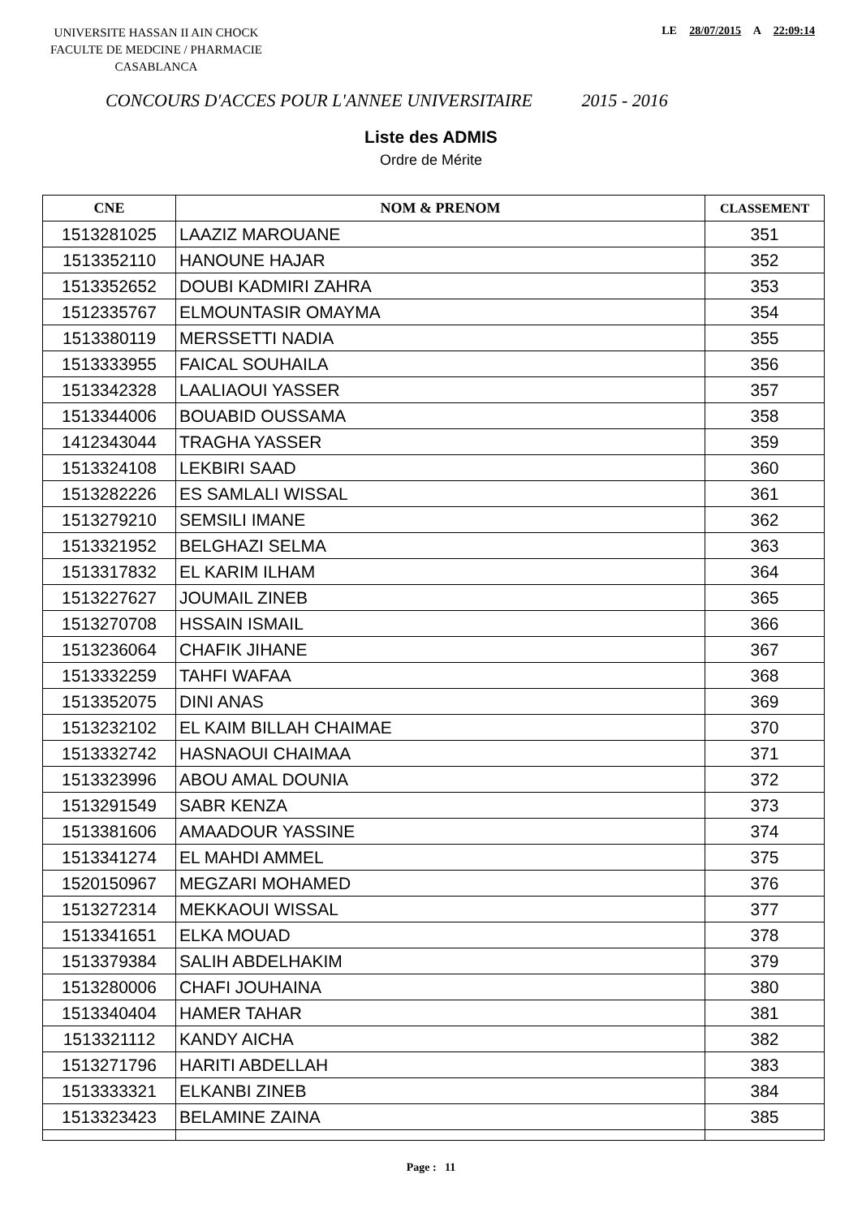UNIVERSITE HASSAN II AIN CHOCK
FACULTE DE MEDCINE / PHARMACIE
CASABLANCA
LE 28/07/2015 A 22:09:14
CONCOURS D'ACCES POUR L'ANNEE UNIVERSITAIRE 2015 - 2016
Liste des ADMIS
Ordre de Mérite
| CNE | NOM & PRENOM | CLASSEMENT |
| --- | --- | --- |
| 1513281025 | LAAZIZ MAROUANE | 351 |
| 1513352110 | HANOUNE HAJAR | 352 |
| 1513352652 | DOUBI KADMIRI ZAHRA | 353 |
| 1512335767 | ELMOUNTASIR OMAYMA | 354 |
| 1513380119 | MERSSETTI NADIA | 355 |
| 1513333955 | FAICAL SOUHAILA | 356 |
| 1513342328 | LAALIAOUI YASSER | 357 |
| 1513344006 | BOUABID OUSSAMA | 358 |
| 1412343044 | TRAGHA YASSER | 359 |
| 1513324108 | LEKBIRI SAAD | 360 |
| 1513282226 | ES SAMLALI WISSAL | 361 |
| 1513279210 | SEMSILI IMANE | 362 |
| 1513321952 | BELGHAZI SELMA | 363 |
| 1513317832 | EL KARIM ILHAM | 364 |
| 1513227627 | JOUMAIL ZINEB | 365 |
| 1513270708 | HSSAIN ISMAIL | 366 |
| 1513236064 | CHAFIK JIHANE | 367 |
| 1513332259 | TAHFI WAFAA | 368 |
| 1513352075 | DINI ANAS | 369 |
| 1513232102 | EL KAIM BILLAH CHAIMAE | 370 |
| 1513332742 | HASNAOUI CHAIMAA | 371 |
| 1513323996 | ABOU AMAL DOUNIA | 372 |
| 1513291549 | SABR KENZA | 373 |
| 1513381606 | AMAADOUR YASSINE | 374 |
| 1513341274 | EL MAHDI AMMEL | 375 |
| 1520150967 | MEGZARI MOHAMED | 376 |
| 1513272314 | MEKKAOUI WISSAL | 377 |
| 1513341651 | ELKA MOUAD | 378 |
| 1513379384 | SALIH ABDELHAKIM | 379 |
| 1513280006 | CHAFI JOUHAINA | 380 |
| 1513340404 | HAMER TAHAR | 381 |
| 1513321112 | KANDY AICHA | 382 |
| 1513271796 | HARITI ABDELLAH | 383 |
| 1513333321 | ELKANBI ZINEB | 384 |
| 1513323423 | BELAMINE ZAINA | 385 |
Page : 11